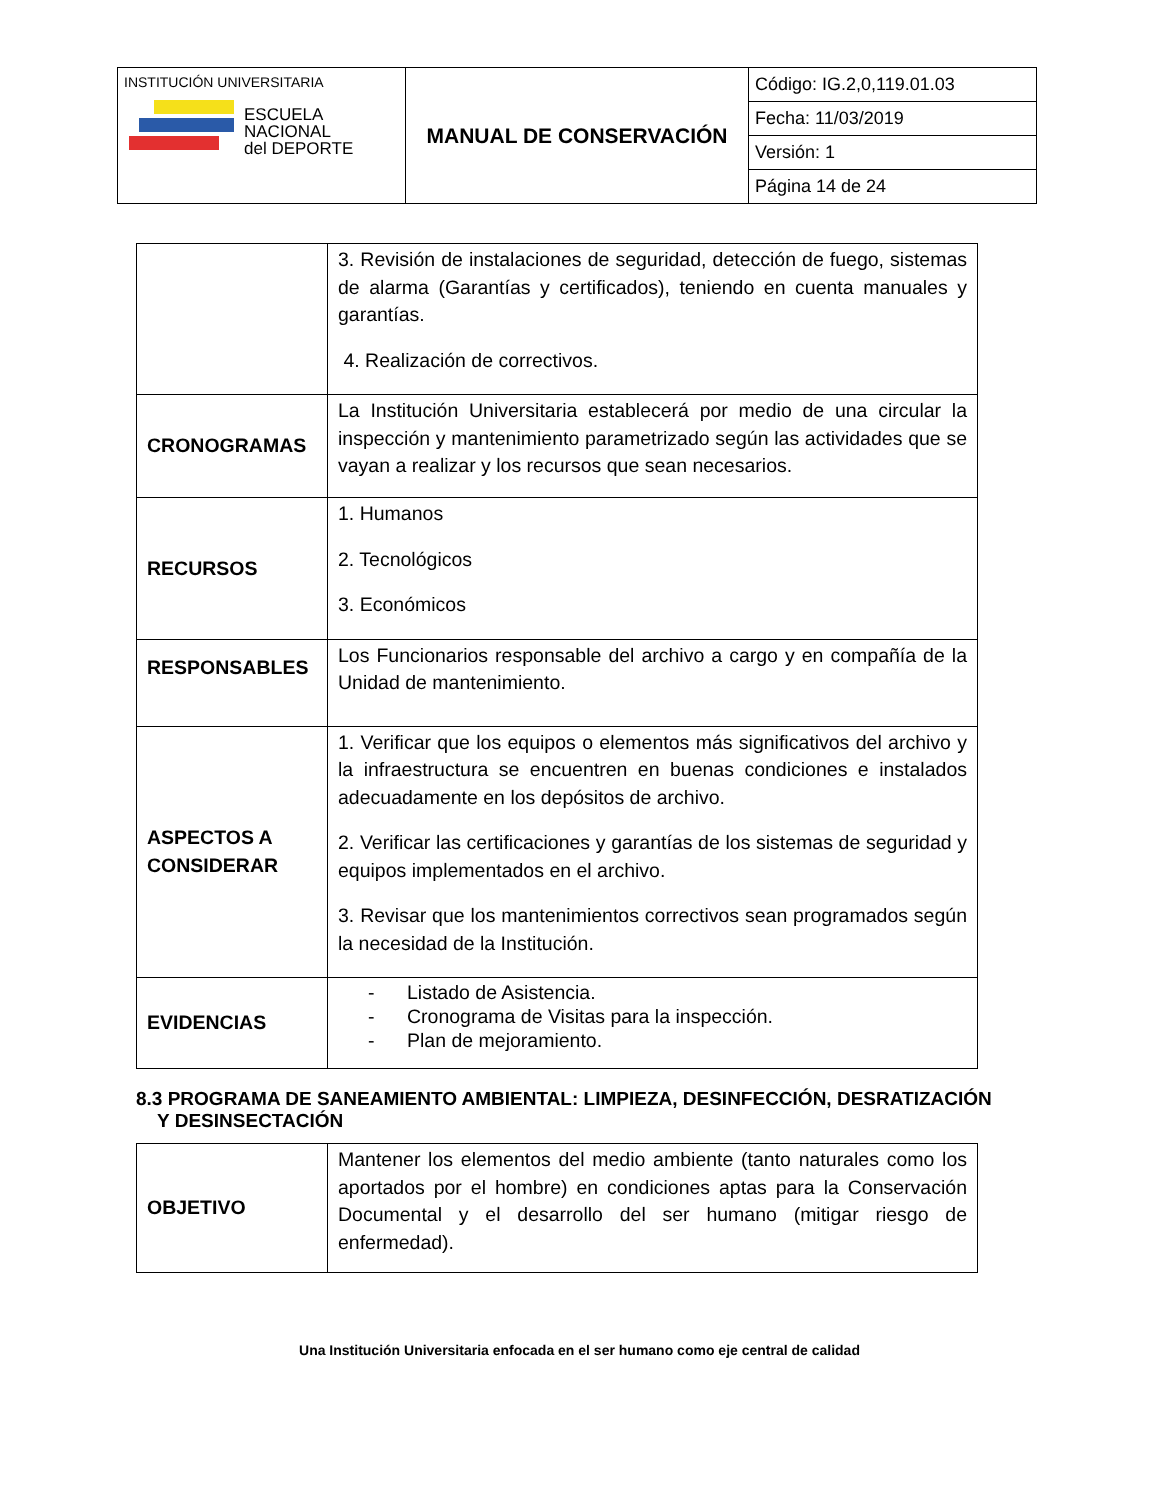| INSTITUCIÓN UNIVERSITARIA ESCUELA NACIONAL del DEPORTE | MANUAL DE CONSERVACIÓN | Código: IG.2,0,119.01.03 |
| | | Fecha: 11/03/2019 |
| | | Versión: 1 |
| | | Página 14 de 24 |
| | 3. Revisión de instalaciones de seguridad, detección de fuego, sistemas de alarma (Garantías y certificados), teniendo en cuenta manuales y garantías. 4. Realización de correctivos. |
| CRONOGRAMAS | La Institución Universitaria establecerá por medio de una circular la inspección y mantenimiento parametrizado según las actividades que se vayan a realizar y los recursos que sean necesarios. |
| RECURSOS | 1. Humanos 2. Tecnológicos 3. Económicos |
| RESPONSABLES | Los Funcionarios responsable del archivo a cargo y en compañía de la Unidad de mantenimiento. |
| ASPECTOS A CONSIDERAR | 1. Verificar que los equipos o elementos más significativos del archivo y la infraestructura se encuentren en buenas condiciones e instalados adecuadamente en los depósitos de archivo. 2. Verificar las certificaciones y garantías de los sistemas de seguridad y equipos implementados en el archivo. 3. Revisar que los mantenimientos correctivos sean programados según la necesidad de la Institución. |
| EVIDENCIAS | - Listado de Asistencia. - Cronograma de Visitas para la inspección. - Plan de mejoramiento. |
8.3 PROGRAMA DE SANEAMIENTO AMBIENTAL: LIMPIEZA, DESINFECCIÓN, DESRATIZACIÓN
Y DESINSECTACIÓN
| OBJETIVO | Mantener los elementos del medio ambiente (tanto naturales como los aportados por el hombre) en condiciones aptas para la Conservación Documental y el desarrollo del ser humano (mitigar riesgo de enfermedad). |
Una Institución Universitaria enfocada en el ser humano como eje central de calidad